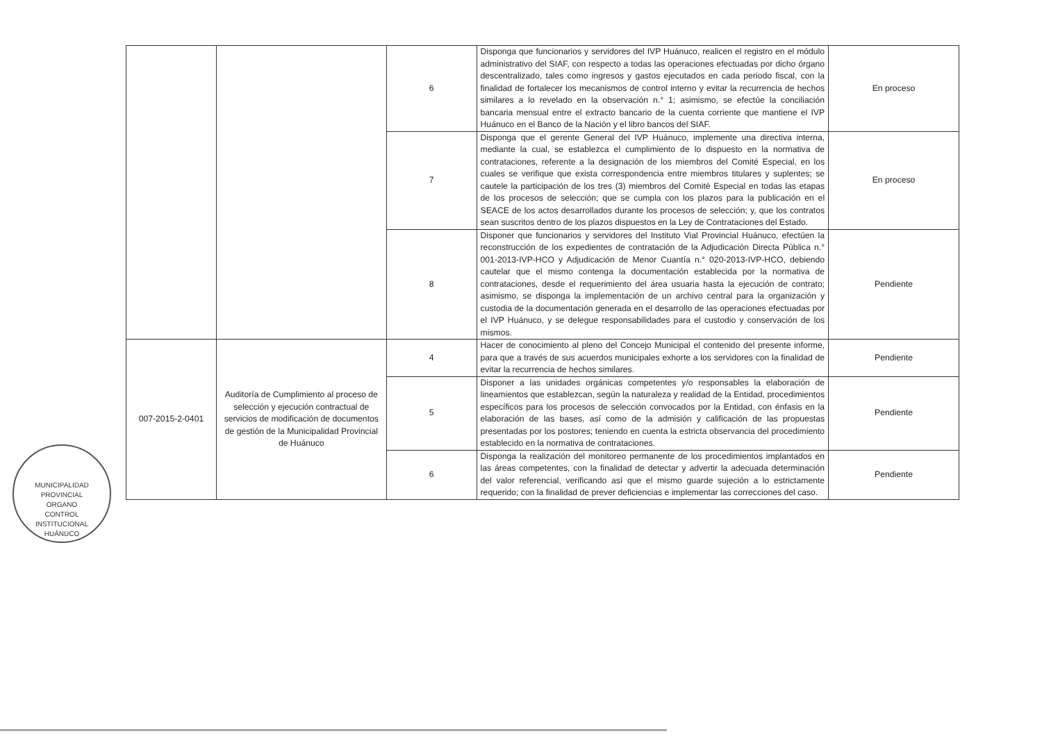| | | 6 | Disponga que funcionarios y servidores del IVP Huánuco, realicen el registro en el módulo administrativo del SIAF, con respecto a todas las operaciones efectuadas por dicho órgano descentralizado, tales como ingresos y gastos ejecutados en cada periodo fiscal, con la finalidad de fortalecer los mecanismos de control interno y evitar la recurrencia de hechos similares a lo revelado en la observación n.° 1; asimismo, se efectúe la conciliación bancaria mensual entre el extracto bancario de la cuenta corriente que mantiene el IVP Huánuco en el Banco de la Nación y el libro bancos del SIAF. | En proceso |
| | | 7 | Disponga que el gerente General del IVP Huánuco, implemente una directiva interna, mediante la cual, se establezca el cumplimiento de lo dispuesto en la normativa de contrataciones, referente a la designación de los miembros del Comité Especial, en los cuales se verifique que exista correspondencia entre miembros titulares y suplentes; se cautele la participación de los tres (3) miembros del Comité Especial en todas las etapas de los procesos de selección; que se cumpla con los plazos para la publicación en el SEACE de los actos desarrollados durante los procesos de selección; y, que los contratos sean suscritos dentro de los plazos dispuestos en la Ley de Contrataciones del Estado. | En proceso |
| | | 8 | Disponer que funcionarios y servidores del Instituto Vial Provincial Huánuco, efectúen la reconstrucción de los expedientes de contratación de la Adjudicación Directa Pública n.° 001-2013-IVP-HCO y Adjudicación de Menor Cuantía n.° 020-2013-IVP-HCO, debiendo cautelar que el mismo contenga la documentación establecida por la normativa de contrataciones, desde el requerimiento del área usuaria hasta la ejecución de contrato; asimismo, se disponga la implementación de un archivo central para la organización y custodia de la documentación generada en el desarrollo de las operaciones efectuadas por el IVP Huánuco, y se delegue responsabilidades para el custodio y conservación de los mismos. | Pendiente |
| 007-2015-2-0401 | Auditoría de Cumplimiento al proceso de selección y ejecución contractual de servicios de modificación de documentos de gestión de la Municipalidad Provincial de Huánuco | 4 | Hacer de conocimiento al pleno del Concejo Municipal el contenido del presente informe, para que a través de sus acuerdos municipales exhorte a los servidores con la finalidad de evitar la recurrencia de hechos similares. | Pendiente |
| | | 5 | Disponer a las unidades orgánicas competentes y/o responsables la elaboración de lineamientos que establezcan, según la naturaleza y realidad de la Entidad, procedimientos específicos para los procesos de selección convocados por la Entidad, con énfasis en la elaboración de las bases, así como de la admisión y calificación de las propuestas presentadas por los postores; teniendo en cuenta la estricta observancia del procedimiento establecido en la normativa de contrataciones. | Pendiente |
| | | 6 | Disponga la realización del monitoreo permanente de los procedimientos implantados en las áreas competentes, con la finalidad de detectar y advertir la adecuada determinación del valor referencial, verificando así que el mismo guarde sujeción a lo estrictamente requerido; con la finalidad de prever deficiencias e implementar las correcciones del caso. | Pendiente |
MUNICIPALIDAD PROVINCIAL
ORGANO
CONTROL
INSTITUCIONAL
HUÁNUCO